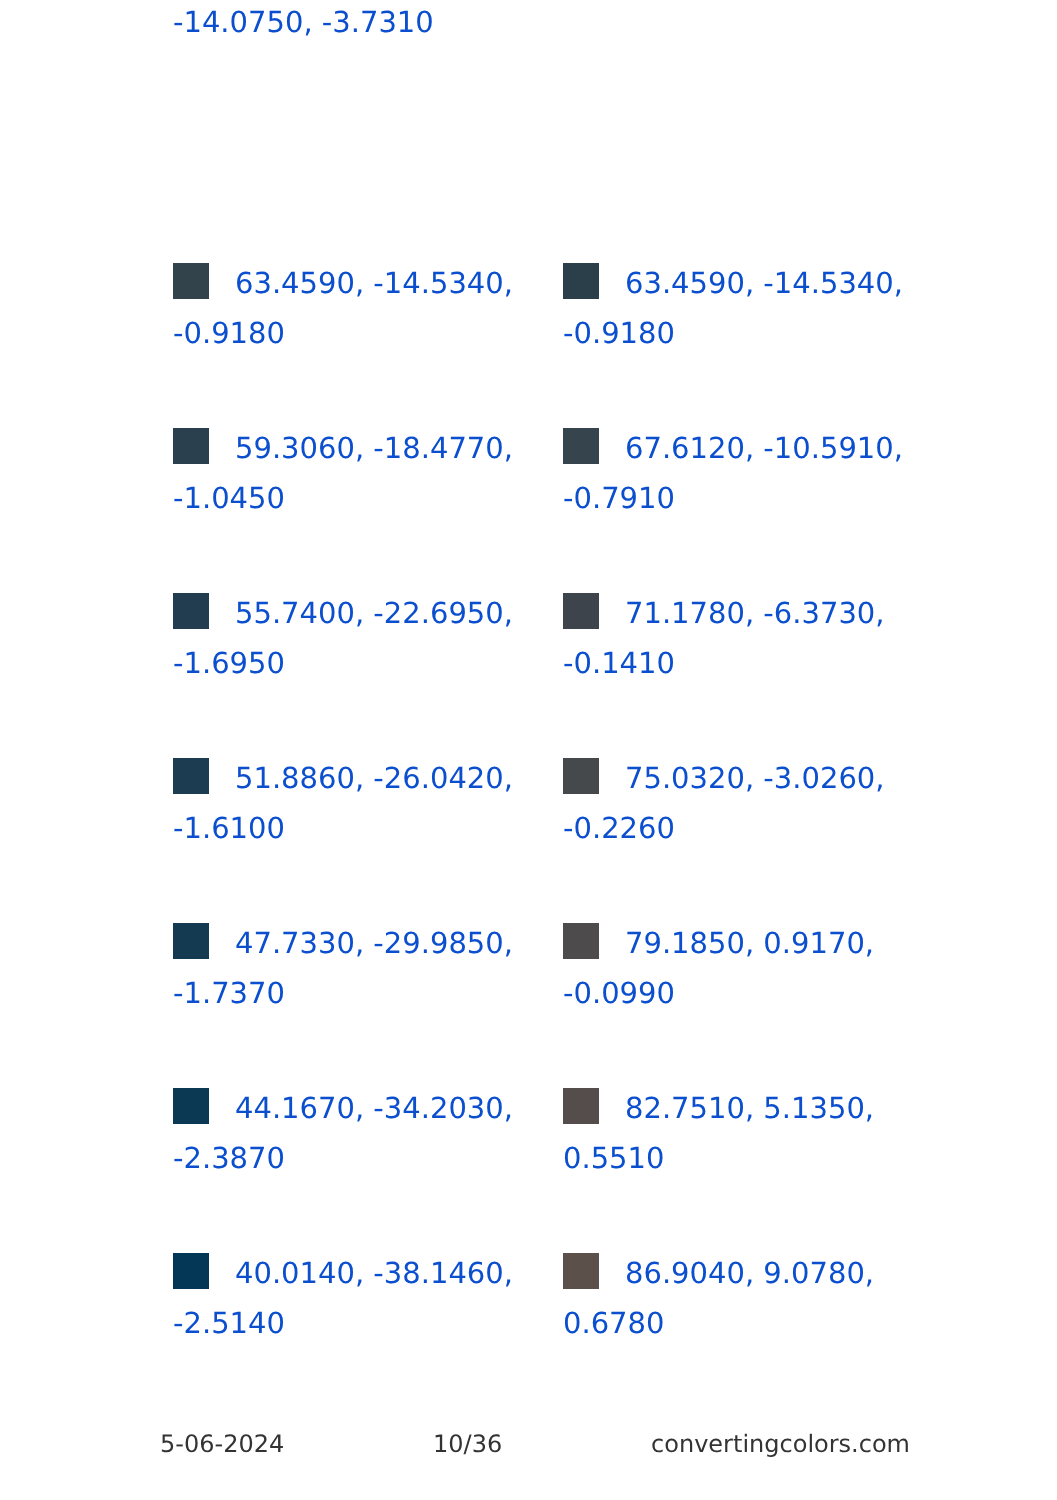-14.0750, -3.7310
63.4590, -14.5340, -0.9180
63.4590, -14.5340, -0.9180
59.3060, -18.4770, -1.0450
67.6120, -10.5910, -0.7910
55.7400, -22.6950, -1.6950
71.1780, -6.3730, -0.1410
51.8860, -26.0420, -1.6100
75.0320, -3.0260, -0.2260
47.7330, -29.9850, -1.7370
79.1850, 0.9170, -0.0990
44.1670, -34.2030, -2.3870
82.7510, 5.1350, 0.5510
40.0140, -38.1460, -2.5140
86.9040, 9.0780, 0.6780
5-06-2024 10/36 convertingcolors.com